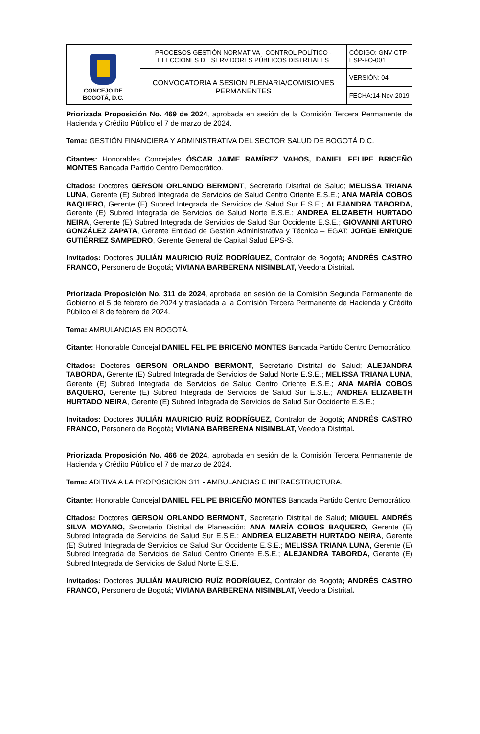| CONCEJO DE BOGOTÁ, D.C. | PROCESOS GESTIÓN NORMATIVA - CONTROL POLÍTICO - ELECCIONES DE SERVIDORES PÚBLICOS DISTRITALES | CÓDIGO: GNV-CTP-ESP-FO-001 |
| | CONVOCATORIA A SESION PLENARIA/COMISIONES PERMANENTES | VERSIÓN: 04 |
| | | FECHA:14-Nov-2019 |
Priorizada Proposición No. 469 de 2024, aprobada en sesión de la Comisión Tercera Permanente de Hacienda y Crédito Público el 7 de marzo de 2024.
Tema: GESTIÓN FINANCIERA Y ADMINISTRATIVA DEL SECTOR SALUD DE BOGOTÁ D.C.
Citantes: Honorables Concejales ÓSCAR JAIME RAMÍREZ VAHOS, DANIEL FELIPE BRICEÑO MONTES Bancada Partido Centro Democrático.
Citados: Doctores GERSON ORLANDO BERMONT, Secretario Distrital de Salud; MELISSA TRIANA LUNA, Gerente (E) Subred Integrada de Servicios de Salud Centro Oriente E.S.E.; ANA MARÍA COBOS BAQUERO, Gerente (E) Subred Integrada de Servicios de Salud Sur E.S.E.; ALEJANDRA TABORDA, Gerente (E) Subred Integrada de Servicios de Salud Norte E.S.E.; ANDREA ELIZABETH HURTADO NEIRA, Gerente (E) Subred Integrada de Servicios de Salud Sur Occidente E.S.E.; GIOVANNI ARTURO GONZÁLEZ ZAPATA, Gerente Entidad de Gestión Administrativa y Técnica – EGAT; JORGE ENRIQUE GUTIÉRREZ SAMPEDRO, Gerente General de Capital Salud EPS-S.
Invitados: Doctores JULIÁN MAURICIO RUÍZ RODRÍGUEZ, Contralor de Bogotá; ANDRÉS CASTRO FRANCO, Personero de Bogotá; VIVIANA BARBERENA NISIMBLAT, Veedora Distrital.
Priorizada Proposición No. 311 de 2024, aprobada en sesión de la Comisión Segunda Permanente de Gobierno el 5 de febrero de 2024 y trasladada a la Comisión Tercera Permanente de Hacienda y Crédito Público el 8 de febrero de 2024.
Tema: AMBULANCIAS EN BOGOTÁ.
Citante: Honorable Concejal DANIEL FELIPE BRICEÑO MONTES Bancada Partido Centro Democrático.
Citados: Doctores GERSON ORLANDO BERMONT, Secretario Distrital de Salud; ALEJANDRA TABORDA, Gerente (E) Subred Integrada de Servicios de Salud Norte E.S.E.; MELISSA TRIANA LUNA, Gerente (E) Subred Integrada de Servicios de Salud Centro Oriente E.S.E.; ANA MARÍA COBOS BAQUERO, Gerente (E) Subred Integrada de Servicios de Salud Sur E.S.E.; ANDREA ELIZABETH HURTADO NEIRA, Gerente (E) Subred Integrada de Servicios de Salud Sur Occidente E.S.E.;
Invitados: Doctores JULIÁN MAURICIO RUÍZ RODRÍGUEZ, Contralor de Bogotá; ANDRÉS CASTRO FRANCO, Personero de Bogotá; VIVIANA BARBERENA NISIMBLAT, Veedora Distrital.
Priorizada Proposición No. 466 de 2024, aprobada en sesión de la Comisión Tercera Permanente de Hacienda y Crédito Público el 7 de marzo de 2024.
Tema: ADITIVA A LA PROPOSICION 311 - AMBULANCIAS E INFRAESTRUCTURA.
Citante: Honorable Concejal DANIEL FELIPE BRICEÑO MONTES Bancada Partido Centro Democrático.
Citados: Doctores GERSON ORLANDO BERMONT, Secretario Distrital de Salud; MIGUEL ANDRÉS SILVA MOYANO, Secretario Distrital de Planeación; ANA MARÍA COBOS BAQUERO, Gerente (E) Subred Integrada de Servicios de Salud Sur E.S.E.; ANDREA ELIZABETH HURTADO NEIRA, Gerente (E) Subred Integrada de Servicios de Salud Sur Occidente E.S.E.; MELISSA TRIANA LUNA, Gerente (E) Subred Integrada de Servicios de Salud Centro Oriente E.S.E.; ALEJANDRA TABORDA, Gerente (E) Subred Integrada de Servicios de Salud Norte E.S.E.
Invitados: Doctores JULIÁN MAURICIO RUÍZ RODRÍGUEZ, Contralor de Bogotá; ANDRÉS CASTRO FRANCO, Personero de Bogotá; VIVIANA BARBERENA NISIMBLAT, Veedora Distrital.